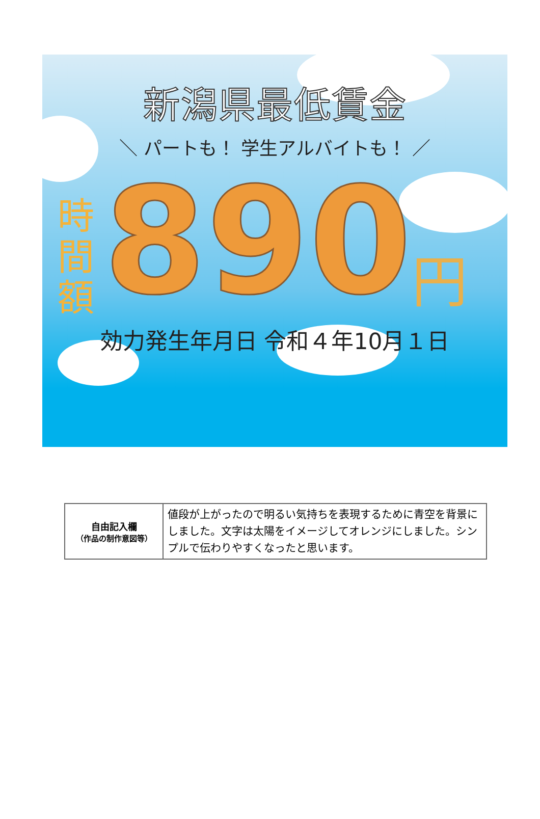新潟県最低賃金
＼ パートも！ 学生アルバイトも！ ／
時
間
額
890
円
効力発生年月日 令和４年10月１日
| 自由記入欄 （作品の制作意図等） | 値段が上がったので明るい気持ちを表現するために青空を背景にしました。文字は太陽をイメージしてオレンジにしました。シンプルで伝わりやすくなったと思います。 |